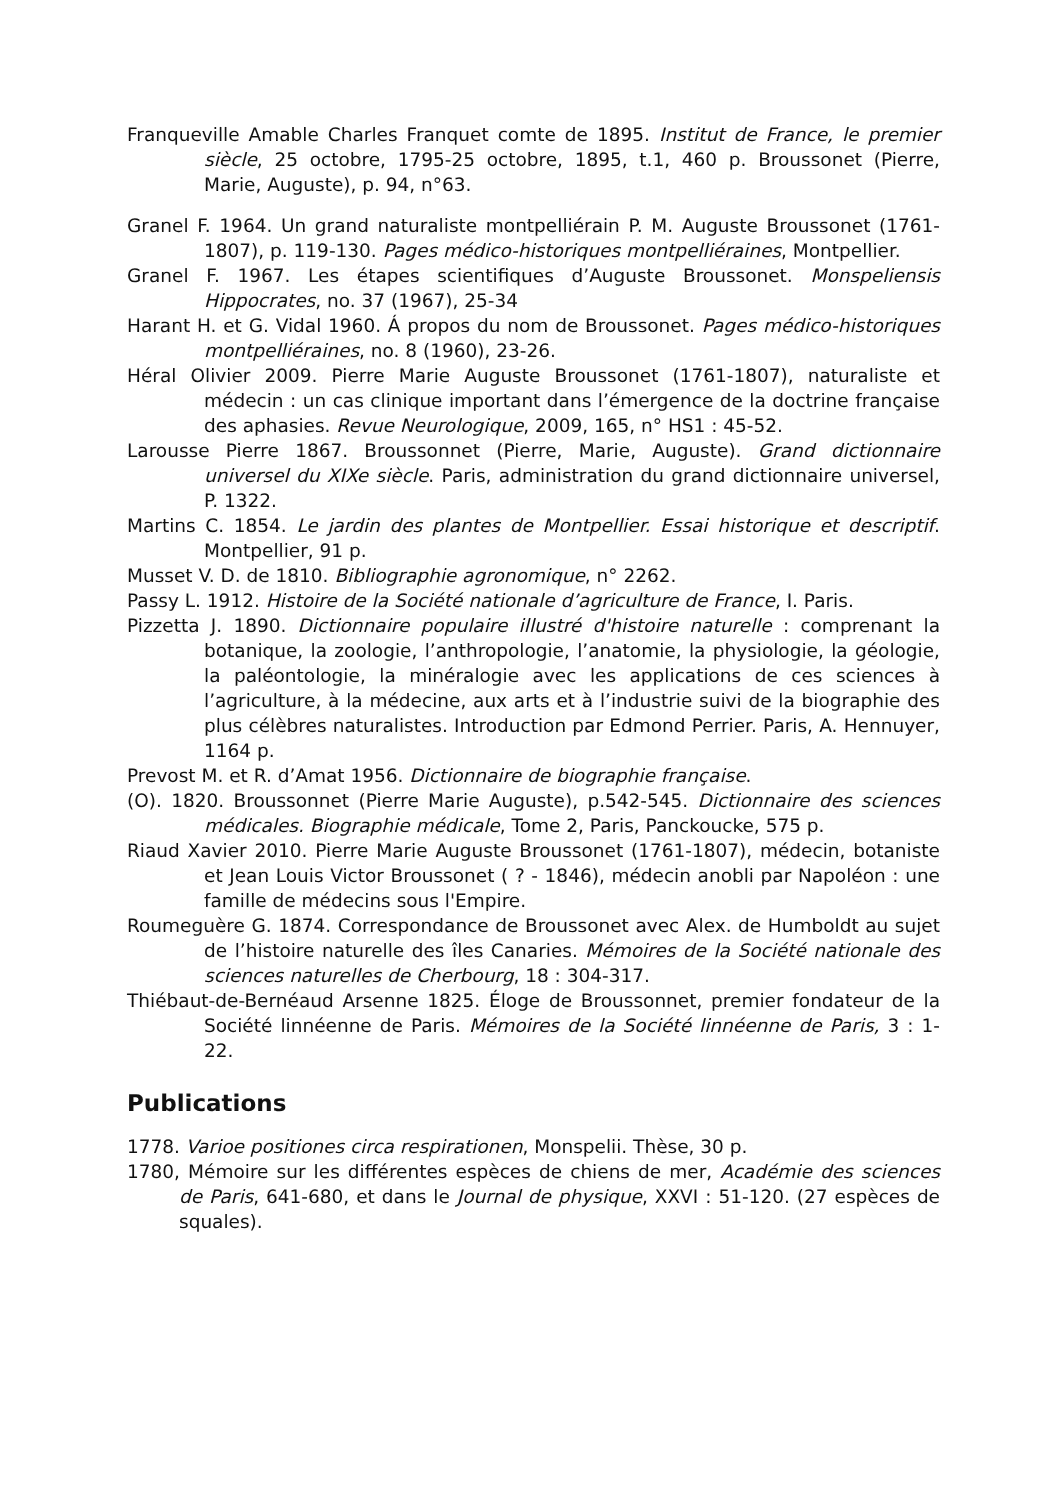Franqueville Amable Charles Franquet comte de 1895. Institut de France, le premier siècle, 25 octobre, 1795-25 octobre, 1895, t.1, 460 p. Broussonet (Pierre, Marie, Auguste), p. 94, n°63.
Granel F. 1964. Un grand naturaliste montpelliérain P. M. Auguste Broussonet (1761-1807), p. 119-130. Pages médico-historiques montpelliéraines, Montpellier.
Granel F. 1967. Les étapes scientifiques d’Auguste Broussonet. Monspeliensis Hippocrates, no. 37 (1967), 25-34
Harant H. et G. Vidal 1960. Á propos du nom de Broussonet. Pages médico-historiques montpelliéraines, no. 8 (1960), 23-26.
Héral Olivier 2009. Pierre Marie Auguste Broussonet (1761-1807), naturaliste et médecin : un cas clinique important dans l’émergence de la doctrine française des aphasies. Revue Neurologique, 2009, 165, n° HS1 : 45-52.
Larousse Pierre 1867. Broussonnet (Pierre, Marie, Auguste). Grand dictionnaire universel du XIXe siècle. Paris, administration du grand dictionnaire universel, P. 1322.
Martins C. 1854. Le jardin des plantes de Montpellier. Essai historique et descriptif. Montpellier, 91 p.
Musset V. D. de 1810. Bibliographie agronomique, n° 2262.
Passy L. 1912. Histoire de la Société nationale d’agriculture de France, I. Paris.
Pizzetta J. 1890. Dictionnaire populaire illustré d'histoire naturelle : comprenant la botanique, la zoologie, l’anthropologie, l’anatomie, la physiologie, la géologie, la paléontologie, la minéralogie avec les applications de ces sciences à l’agriculture, à la médecine, aux arts et à l’industrie suivi de la biographie des plus célèbres naturalistes. Introduction par Edmond Perrier. Paris, A. Hennuyer, 1164 p.
Prevost M. et R. d’Amat 1956. Dictionnaire de biographie française.
(O). 1820. Broussonnet (Pierre Marie Auguste), p.542-545. Dictionnaire des sciences médicales. Biographie médicale, Tome 2, Paris, Panckoucke, 575 p.
Riaud Xavier 2010. Pierre Marie Auguste Broussonet (1761-1807), médecin, botaniste et Jean Louis Victor Broussonet ( ? - 1846), médecin anobli par Napoléon : une famille de médecins sous l'Empire.
Roumeguère G. 1874. Correspondance de Broussonet avec Alex. de Humboldt au sujet de l’histoire naturelle des îles Canaries. Mémoires de la Société nationale des sciences naturelles de Cherbourg, 18 : 304-317.
Thiébaut-de-Bernéaud Arsenne 1825. Éloge de Broussonnet, premier fondateur de la Société linnéenne de Paris. Mémoires de la Société linnéenne de Paris, 3 : 1-22.
Publications
1778. Varioe positiones circa respirationen, Monspelii. Thèse, 30 p.
1780, Mémoire sur les différentes espèces de chiens de mer, Académie des sciences de Paris, 641-680, et dans le Journal de physique, XXVI : 51-120. (27 espèces de squales).